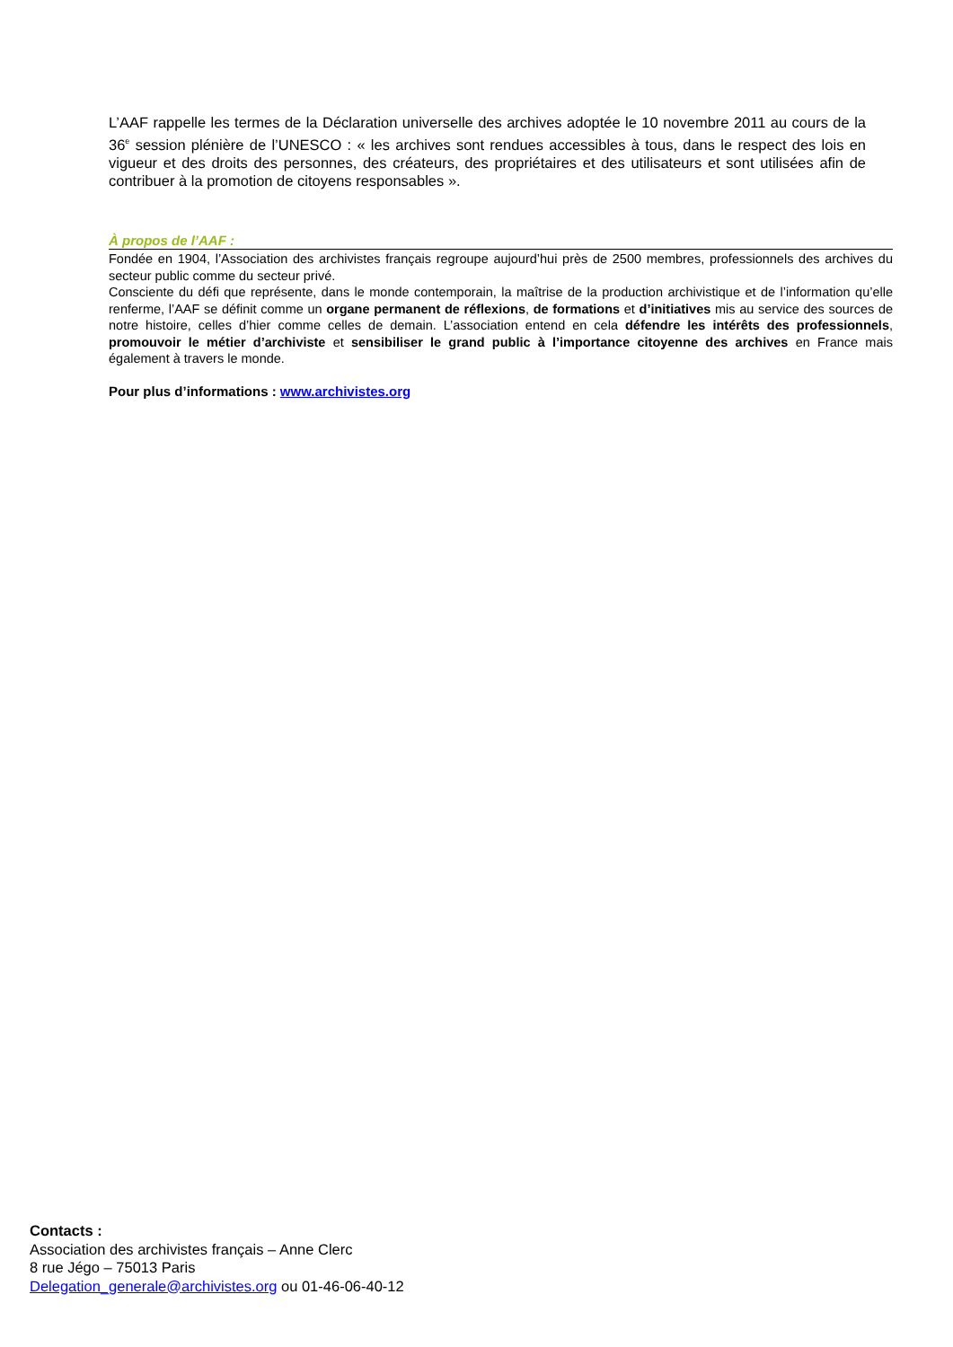L’AAF rappelle les termes de la Déclaration universelle des archives adoptée le 10 novembre 2011 au cours de la 36<sup>e</sup> session plénière de l’UNESCO : « les archives sont rendues accessibles à tous, dans le respect des lois en vigueur et des droits des personnes, des créateurs, des propriétaires et des utilisateurs et sont utilisées afin de contribuer à la promotion de citoyens responsables ».
À propos de l’AAF :
Fondée en 1904, l’Association des archivistes français regroupe aujourd’hui près de 2500 membres, professionnels des archives du secteur public comme du secteur privé.
Consciente du défi que représente, dans le monde contemporain, la maîtrise de la production archivistique et de l’information qu’elle renferme, l’AAF se définit comme un organe permanent de réflexions, de formations et d’initiatives mis au service des sources de notre histoire, celles d’hier comme celles de demain. L’association entend en cela défendre les intérêts des professionnels, promouvoir le métier d’archiviste et sensibiliser le grand public à l’importance citoyenne des archives en France mais également à travers le monde.
Pour plus d’informations : www.archivistes.org
Contacts :
Association des archivistes français – Anne Clerc
8 rue Jégo – 75013 Paris
Delegation_generale@archivistes.org ou 01-46-06-40-12